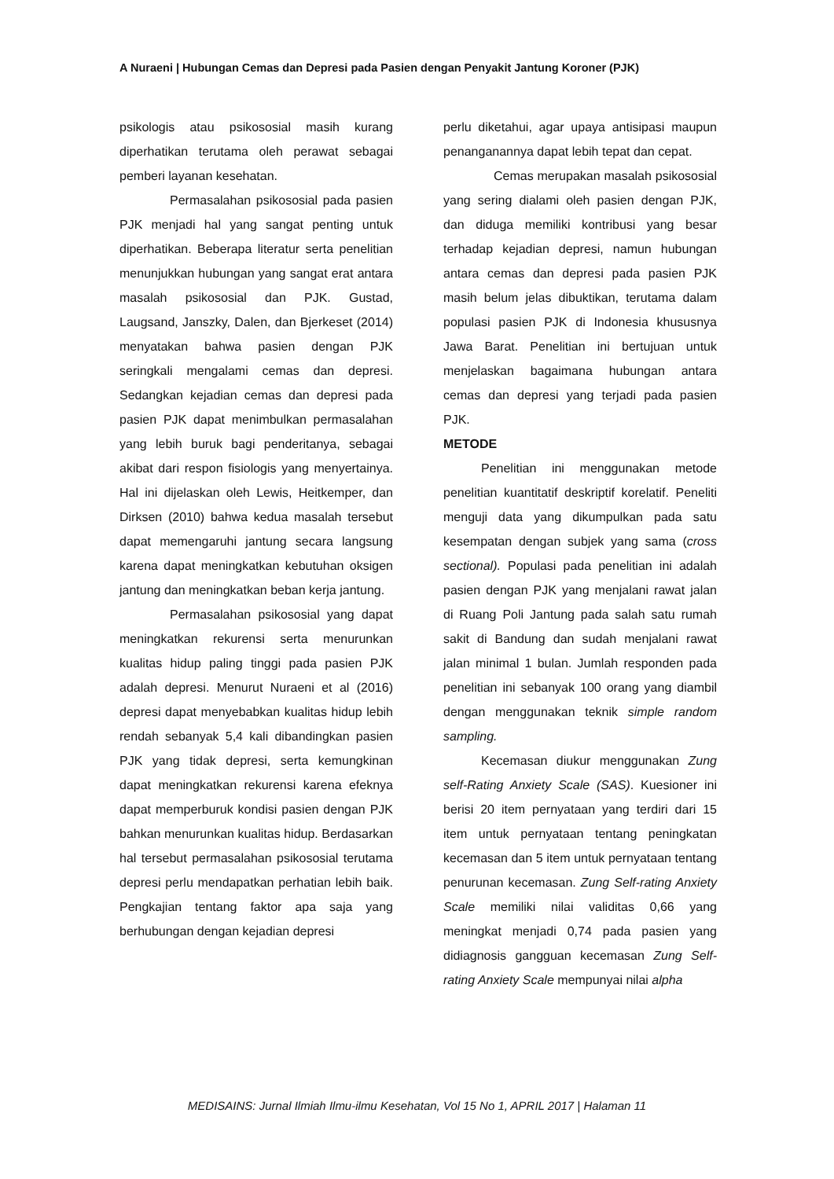A Nuraeni | Hubungan Cemas dan Depresi pada Pasien dengan Penyakit Jantung Koroner (PJK)
psikologis atau psikososial masih kurang diperhatikan terutama oleh perawat sebagai pemberi layanan kesehatan.
Permasalahan psikososial pada pasien PJK menjadi hal yang sangat penting untuk diperhatikan. Beberapa literatur serta penelitian menunjukkan hubungan yang sangat erat antara masalah psikososial dan PJK. Gustad, Laugsand, Janszky, Dalen, dan Bjerkeset (2014) menyatakan bahwa pasien dengan PJK seringkali mengalami cemas dan depresi. Sedangkan kejadian cemas dan depresi pada pasien PJK dapat menimbulkan permasalahan yang lebih buruk bagi penderitanya, sebagai akibat dari respon fisiologis yang menyertainya. Hal ini dijelaskan oleh Lewis, Heitkemper, dan Dirksen (2010) bahwa kedua masalah tersebut dapat memengaruhi jantung secara langsung karena dapat meningkatkan kebutuhan oksigen jantung dan meningkatkan beban kerja jantung.
Permasalahan psikososial yang dapat meningkatkan rekurensi serta menurunkan kualitas hidup paling tinggi pada pasien PJK adalah depresi. Menurut Nuraeni et al (2016) depresi dapat menyebabkan kualitas hidup lebih rendah sebanyak 5,4 kali dibandingkan pasien PJK yang tidak depresi, serta kemungkinan dapat meningkatkan rekurensi karena efeknya dapat memperburuk kondisi pasien dengan PJK bahkan menurunkan kualitas hidup. Berdasarkan hal tersebut permasalahan psikososial terutama depresi perlu mendapatkan perhatian lebih baik. Pengkajian tentang faktor apa saja yang berhubungan dengan kejadian depresi
perlu diketahui, agar upaya antisipasi maupun penanganannya dapat lebih tepat dan cepat.
Cemas merupakan masalah psikososial yang sering dialami oleh pasien dengan PJK, dan diduga memiliki kontribusi yang besar terhadap kejadian depresi, namun hubungan antara cemas dan depresi pada pasien PJK masih belum jelas dibuktikan, terutama dalam populasi pasien PJK di Indonesia khususnya Jawa Barat. Penelitian ini bertujuan untuk menjelaskan bagaimana hubungan antara cemas dan depresi yang terjadi pada pasien PJK.
METODE
Penelitian ini menggunakan metode penelitian kuantitatif deskriptif korelatif. Peneliti menguji data yang dikumpulkan pada satu kesempatan dengan subjek yang sama (cross sectional). Populasi pada penelitian ini adalah pasien dengan PJK yang menjalani rawat jalan di Ruang Poli Jantung pada salah satu rumah sakit di Bandung dan sudah menjalani rawat jalan minimal 1 bulan. Jumlah responden pada penelitian ini sebanyak 100 orang yang diambil dengan menggunakan teknik simple random sampling.
Kecemasan diukur menggunakan Zung self-Rating Anxiety Scale (SAS). Kuesioner ini berisi 20 item pernyataan yang terdiri dari 15 item untuk pernyataan tentang peningkatan kecemasan dan 5 item untuk pernyataan tentang penurunan kecemasan. Zung Self-rating Anxiety Scale memiliki nilai validitas 0,66 yang meningkat menjadi 0,74 pada pasien yang didiagnosis gangguan kecemasan Zung Self-rating Anxiety Scale mempunyai nilai alpha
MEDISAINS: Jurnal Ilmiah Ilmu-ilmu Kesehatan, Vol 15 No 1, APRIL 2017 | Halaman 11